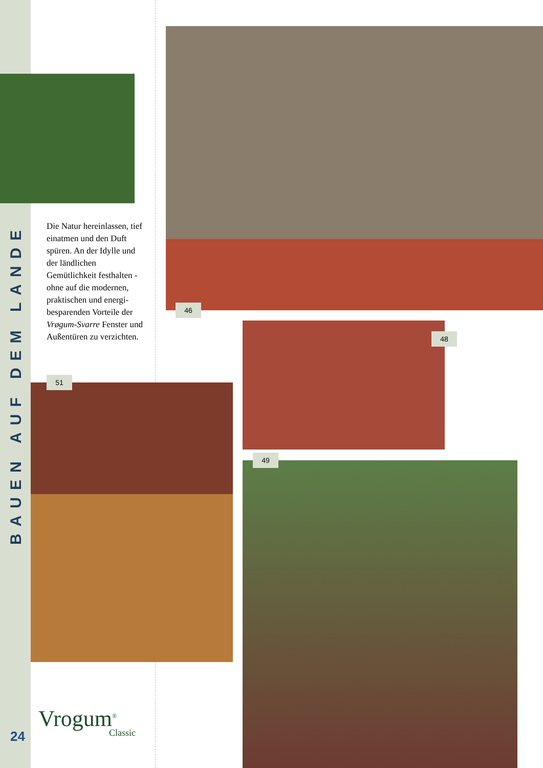BAUEN AUF DEM LANDE
Die Natur hereinlassen, tief einatmen und den Duft spüren. An der Idylle und der ländlichen Gemütlichkeit festhalten - ohne auf die modernen, praktischen und energi­besparenden Vorteile der Vrøgum-Svarre Fenster und Außentüren zu ver­zichten.
46
48
51
49
Vrogum<sup>®</sup>
Classic
24